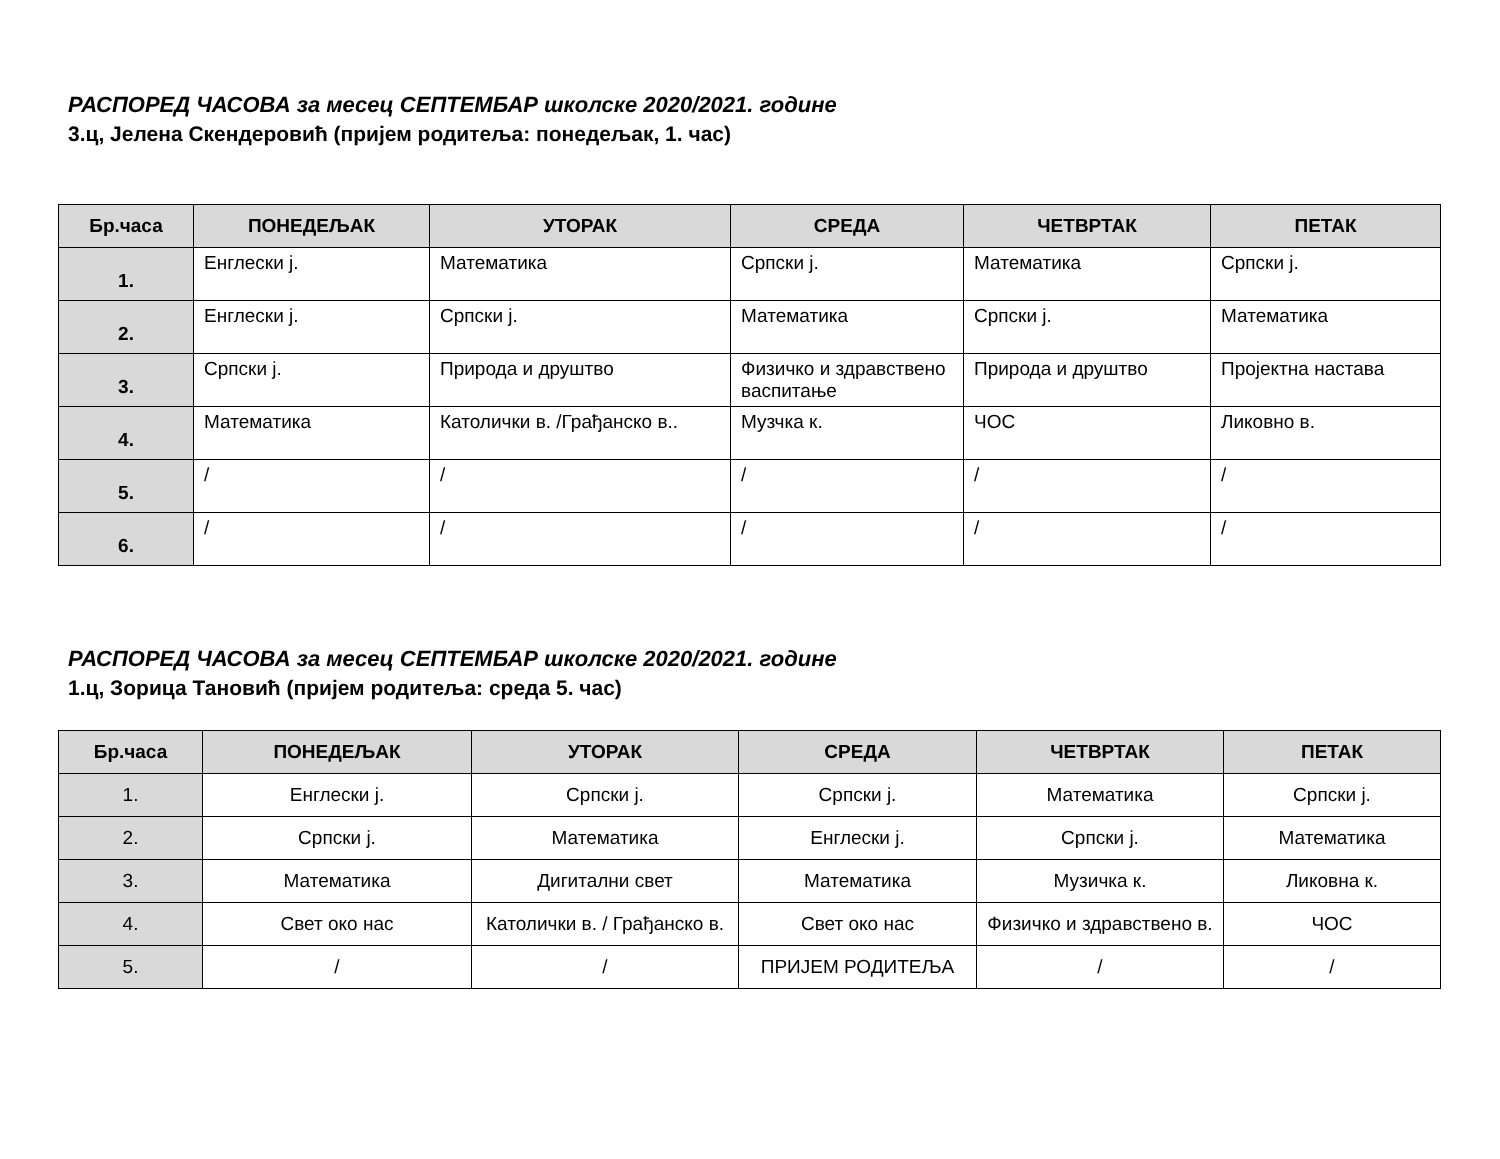РАСПОРЕД ЧАСОВА за месец СЕПТЕМБАР школске 2020/2021. године
3.ц, Јелена Скендеровић (пријем родитеља: понедељак, 1. час)
| Бр.часа | ПОНЕДЕЉАК | УТОРАК | СРЕДА | ЧЕТВРТАК | ПЕТАК |
| --- | --- | --- | --- | --- | --- |
| 1. | Енглески ј. | Математика | Српски ј. | Математика | Српски ј. |
| 2. | Енглески ј. | Српски ј. | Математика | Српски ј. | Математика |
| 3. | Српски ј. | Природа и друштво | Физичко и здравствено васпитање | Природа и друштво | Пројектна настава |
| 4. | Математика | Католички в. /Грађанско в.. | Музчка к. | ЧОС | Ликовно в. |
| 5. | / | / | / | / | / |
| 6. | / | / | / | / | / |
РАСПОРЕД ЧАСОВА за месец СЕПТЕМБАР школске 2020/2021. године
1.ц, Зорица Тановић (пријем родитеља: среда 5. час)
| Бр.часа | ПОНЕДЕЉАК | УТОРАК | СРЕДА | ЧЕТВРТАК | ПЕТАК |
| --- | --- | --- | --- | --- | --- |
| 1. | Енглески ј. | Српски ј. | Српски ј. | Математика | Српски ј. |
| 2. | Српски ј. | Математика | Енглески ј. | Српски ј. | Математика |
| 3. | Математика | Дигитални свет | Математика | Музичка к. | Ликовна к. |
| 4. | Свет око нас | Католички в. / Грађанско в. | Свет око нас | Физичко и здравствено в. | ЧОС |
| 5. | / | / | ПРИЈЕМ РОДИТЕЉА | / | / |